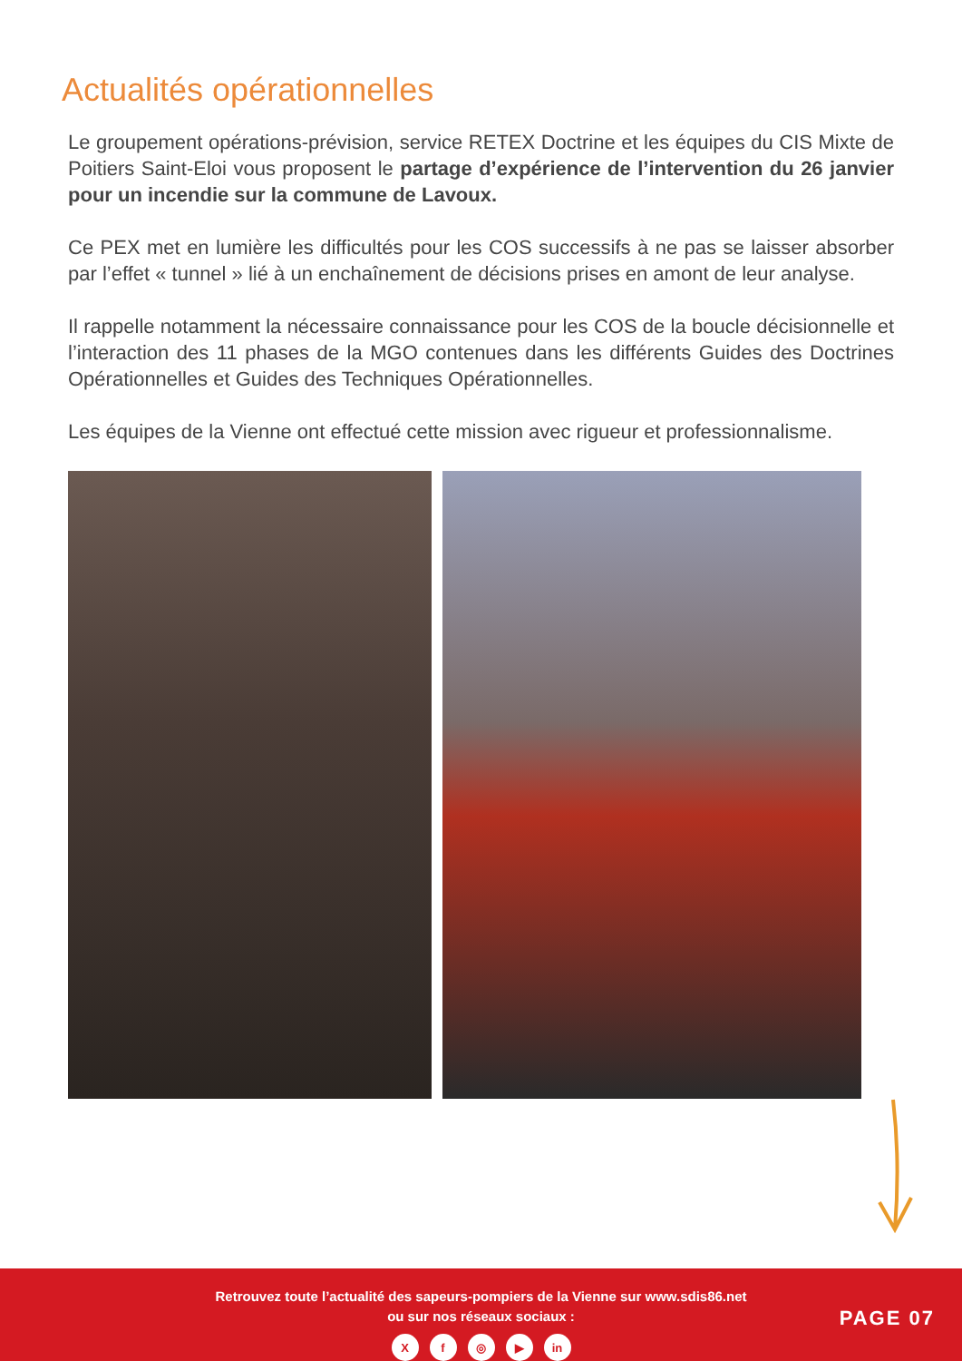Actualités opérationnelles
Le groupement opérations-prévision, service RETEX Doctrine et les équipes du CIS Mixte de Poitiers Saint-Eloi vous proposent le partage d’expérience de l’intervention du 26 janvier pour un incendie sur la commune de Lavoux.
Ce PEX met en lumière les difficultés pour les COS successifs à ne pas se laisser absorber par l’effet « tunnel » lié à un enchaînement de décisions prises en amont de leur analyse.
Il rappelle notamment la nécessaire connaissance pour les COS de la boucle décisionnelle et l’interaction des 11 phases de la MGO contenues dans les différents Guides des Doctrines Opérationnelles et Guides des Techniques Opérationnelles.
Les équipes de la Vienne ont effectué cette mission avec rigueur et professionnalisme.
Retrouvez toute l’actualité des sapeurs-pompiers de la Vienne sur www.sdis86.net
ou sur nos réseaux sociaux :
Xf ◎ ▶ in
PAGE 07